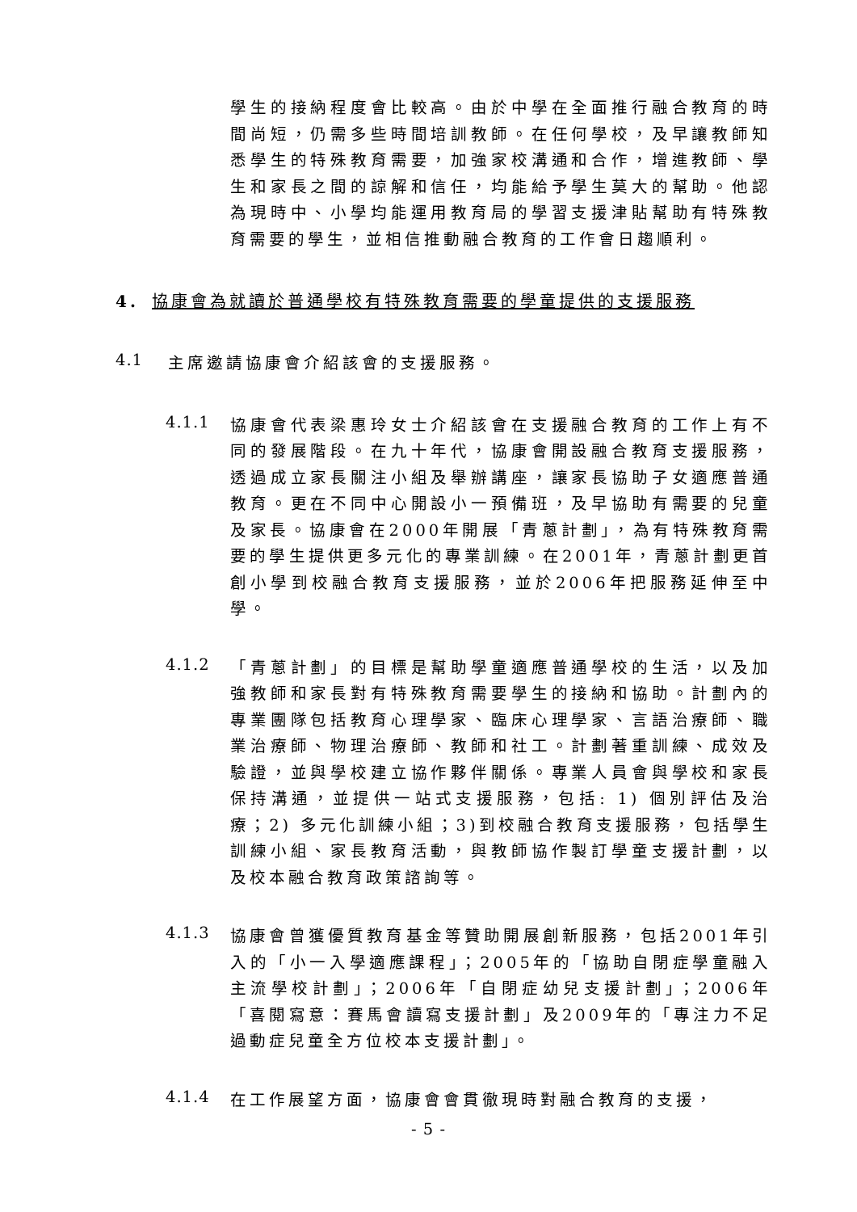學生的接納程度會比較高。由於中學在全面推行融合教育的時間尚短，仍需多些時間培訓教師。在任何學校，及早讓教師知悉學生的特殊教育需要，加強家校溝通和合作，增進教師、學生和家長之間的諒解和信任，均能給予學生莫大的幫助。他認為現時中、小學均能運用教育局的學習支援津貼幫助有特殊教育需要的學生，並相信推動融合教育的工作會日趨順利。
4. 協康會為就讀於普通學校有特殊教育需要的學童提供的支援服務
4.1
主席邀請協康會介紹該會的支援服務。
4.1.1
協康會代表梁惠玲女士介紹該會在支援融合教育的工作上有不同的發展階段。在九十年代，協康會開設融合教育支援服務，透過成立家長關注小組及舉辦講座，讓家長協助子女適應普通教育。更在不同中心開設小一預備班，及早協助有需要的兒童及家長。協康會在2000年開展「青蔥計劃」，為有特殊教育需要的學生提供更多元化的專業訓練。在2001年，青蔥計劃更首創小學到校融合教育支援服務，並於2006年把服務延伸至中學。
4.1.2
「青蔥計劃」的目標是幫助學童適應普通學校的生活，以及加強教師和家長對有特殊教育需要學生的接納和協助。計劃內的專業團隊包括教育心理學家、臨床心理學家、言語治療師、職業治療師、物理治療師、教師和社工。計劃著重訓練、成效及驗證，並與學校建立協作夥伴關係。專業人員會與學校和家長保持溝通，並提供一站式支援服務，包括: 1) 個別評估及治療；2) 多元化訓練小組；3)到校融合教育支援服務，包括學生訓練小組、家長教育活動，與教師協作製訂學童支援計劃，以及校本融合教育政策諮詢等。
4.1.3
協康會曾獲優質教育基金等贊助開展創新服務，包括2001年引入的「小一入學適應課程」；2005年的「協助自閉症學童融入主流學校計劃」；2006年「自閉症幼兒支援計劃」；2006年「喜閱寫意：賽馬會讀寫支援計劃」及2009年的「專注力不足過動症兒童全方位校本支援計劃」。
4.1.4
在工作展望方面，協康會會貫徹現時對融合教育的支援，
- 5 -